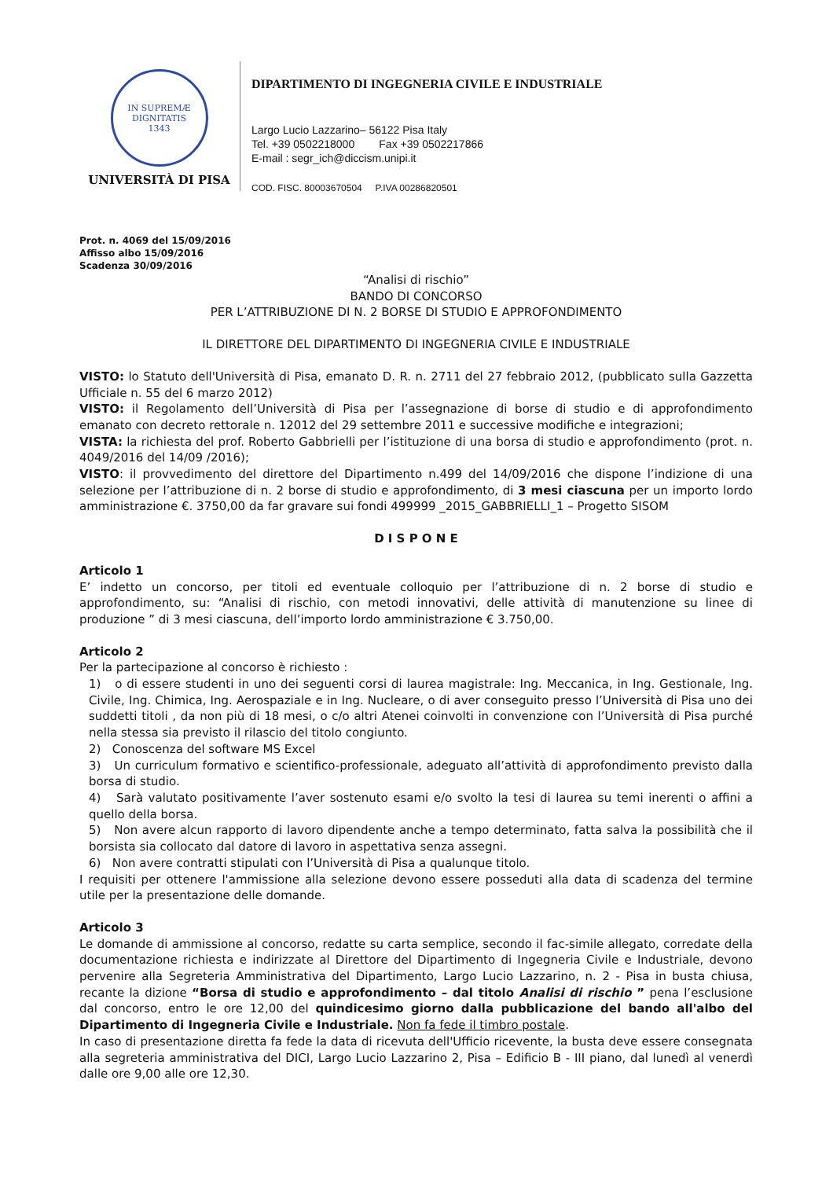IN SUPREMÆ DIGNITATIS
1343
UNIVERSITÀ DI PISA
DIPARTIMENTO DI INGEGNERIA CIVILE E INDUSTRIALE
Largo Lucio Lazzarino– 56122 Pisa Italy
Tel. +39 0502218000 Fax +39 0502217866
E-mail : segr_ich@diccism.unipi.it
COD. FISC. 80003670504 P.IVA 00286820501
Prot. n. 4069 del 15/09/2016
Affisso albo 15/09/2016
Scadenza 30/09/2016
“Analisi di rischio”
BANDO DI CONCORSO
PER L’ATTRIBUZIONE DI N. 2 BORSE DI STUDIO E APPROFONDIMENTO
IL DIRETTORE DEL DIPARTIMENTO DI INGEGNERIA CIVILE E INDUSTRIALE
VISTO: lo Statuto dell'Università di Pisa, emanato D. R. n. 2711 del 27 febbraio 2012, (pubblicato sulla Gazzetta Ufficiale n. 55 del 6 marzo 2012)
VISTO: il Regolamento dell’Università di Pisa per l’assegnazione di borse di studio e di approfondimento emanato con decreto rettorale n. 12012 del 29 settembre 2011 e successive modifiche e integrazioni;
VISTA: la richiesta del prof. Roberto Gabbrielli per l’istituzione di una borsa di studio e approfondimento (prot. n. 4049/2016 del 14/09 /2016);
VISTO: il provvedimento del direttore del Dipartimento n.499 del 14/09/2016 che dispone l’indizione di una selezione per l’attribuzione di n. 2 borse di studio e approfondimento, di 3 mesi ciascuna per un importo lordo amministrazione €. 3750,00 da far gravare sui fondi 499999 _2015_GABBRIELLI_1 – Progetto SISOM
D I S P O N E
Articolo 1
E’ indetto un concorso, per titoli ed eventuale colloquio per l’attribuzione di n. 2 borse di studio e approfondimento, su: “Analisi di rischio, con metodi innovativi, delle attività di manutenzione su linee di produzione ” di 3 mesi ciascuna, dell’importo lordo amministrazione € 3.750,00.
Articolo 2
Per la partecipazione al concorso è richiesto :
1) o di essere studenti in uno dei seguenti corsi di laurea magistrale: Ing. Meccanica, in Ing. Gestionale, Ing. Civile, Ing. Chimica, Ing. Aerospaziale e in Ing. Nucleare, o di aver conseguito presso l’Università di Pisa uno dei suddetti titoli , da non più di 18 mesi, o c/o altri Atenei coinvolti in convenzione con l’Università di Pisa purché nella stessa sia previsto il rilascio del titolo congiunto.
2) Conoscenza del software MS Excel
3) Un curriculum formativo e scientifico-professionale, adeguato all’attività di approfondimento previsto dalla borsa di studio.
4) Sarà valutato positivamente l’aver sostenuto esami e/o svolto la tesi di laurea su temi inerenti o affini a quello della borsa.
5) Non avere alcun rapporto di lavoro dipendente anche a tempo determinato, fatta salva la possibilità che il borsista sia collocato dal datore di lavoro in aspettativa senza assegni.
6) Non avere contratti stipulati con l’Università di Pisa a qualunque titolo.
I requisiti per ottenere l'ammissione alla selezione devono essere posseduti alla data di scadenza del termine utile per la presentazione delle domande.
Articolo 3
Le domande di ammissione al concorso, redatte su carta semplice, secondo il fac-simile allegato, corredate della documentazione richiesta e indirizzate al Direttore del Dipartimento di Ingegneria Civile e Industriale, devono pervenire alla Segreteria Amministrativa del Dipartimento, Largo Lucio Lazzarino, n. 2 - Pisa in busta chiusa, recante la dizione “Borsa di studio e approfondimento – dal titolo Analisi di rischio ” pena l’esclusione dal concorso, entro le ore 12,00 del quindicesimo giorno dalla pubblicazione del bando all'albo del Dipartimento di Ingegneria Civile e Industriale. Non fa fede il timbro postale.
In caso di presentazione diretta fa fede la data di ricevuta dell'Ufficio ricevente, la busta deve essere consegnata alla segreteria amministrativa del DICI, Largo Lucio Lazzarino 2, Pisa – Edificio B - III piano, dal lunedì al venerdì dalle ore 9,00 alle ore 12,30.